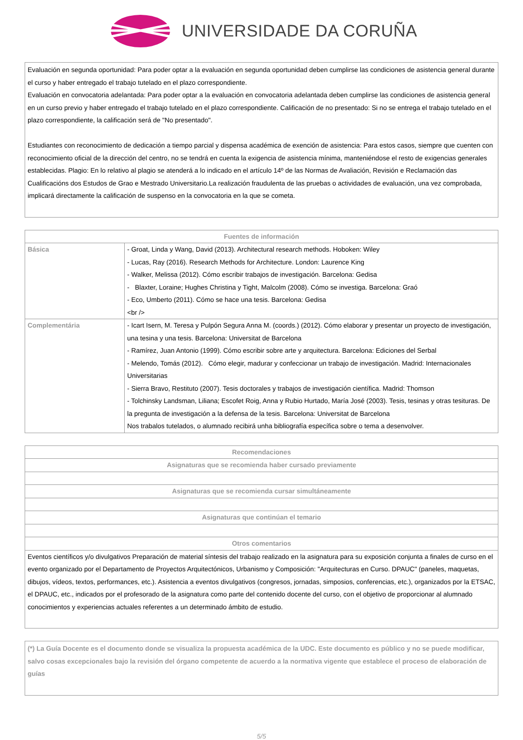UNIVERSIDADE DA CORUÑA
Evaluación en segunda oportunidad: Para poder optar a la evaluación en segunda oportunidad deben cumplirse las condiciones de asistencia general durante el curso y haber entregado el trabajo tutelado en el plazo correspondiente.
Evaluación en convocatoria adelantada: Para poder optar a la evaluación en convocatoria adelantada deben cumplirse las condiciones de asistencia general en un curso previo y haber entregado el trabajo tutelado en el plazo correspondiente. Calificación de no presentado: Si no se entrega el trabajo tutelado en el plazo correspondiente, la calificación será de "No presentado".
Estudiantes con reconocimiento de dedicación a tiempo parcial y dispensa académica de exención de asistencia: Para estos casos, siempre que cuenten con reconocimiento oficial de la dirección del centro, no se tendrá en cuenta la exigencia de asistencia mínima, manteniéndose el resto de exigencias generales establecidas. Plagio: En lo relativo al plagio se atenderá a lo indicado en el artículo 14º de las Normas de Avaliación, Revisión e Reclamación das Cualificacións dos Estudos de Grao e Mestrado Universitario.La realización fraudulenta de las pruebas o actividades de evaluación, una vez comprobada, implicará directamente la calificación de suspenso en la convocatoria en la que se cometa.
| Fuentes de información | |
| --- | --- |
| Básica | - Groat, Linda y Wang, David (2013). Architectural research methods. Hoboken: Wiley - Lucas, Ray (2016). Research Methods for Architecture. London: Laurence King - Walker, Melissa (2012). Cómo escribir trabajos de investigación. Barcelona: Gedisa - Blaxter, Loraine; Hughes Christina y Tight, Malcolm (2008). Cómo se investiga. Barcelona: Graó - Eco, Umberto (2011). Cómo se hace una tesis. Barcelona: Gedisa <br /> |
| Complementária | - Icart Isern, M. Teresa y Pulpón Segura Anna M. (coords.) (2012). Cómo elaborar y presentar un proyecto de investigación, una tesina y una tesis. Barcelona: Universitat de Barcelona - Ramírez, Juan Antonio (1999). Cómo escribir sobre arte y arquitectura. Barcelona: Ediciones del Serbal - Melendo, Tomás (2012). Cómo elegir, madurar y confeccionar un trabajo de investigación. Madrid: Internacionales Universitarias - Sierra Bravo, Restituto (2007). Tesis doctorales y trabajos de investigación científica. Madrid: Thomson - Tolchinsky Landsman, Liliana; Escofet Roig, Anna y Rubio Hurtado, María José (2003). Tesis, tesinas y otras tesituras. De la pregunta de investigación a la defensa de la tesis. Barcelona: Universitat de Barcelona Nos trabalos tutelados, o alumnado recibirá unha bibliografía específica sobre o tema a desenvolver. |
| Recomendaciones |
| --- |
| Asignaturas que se recomienda haber cursado previamente |
| Asignaturas que se recomienda cursar simultáneamente |
| Asignaturas que continúan el temario |
| Otros comentarios |
| Eventos científicos y/o divulgativos Preparación de material síntesis del trabajo realizado en la asignatura para su exposición conjunta a finales de curso en el evento organizado por el Departamento de Proyectos Arquitectónicos, Urbanismo y Composición: "Arquitecturas en Curso. DPAUC" (paneles, maquetas, dibujos, vídeos, textos, performances, etc.). Asistencia a eventos divulgativos (congresos, jornadas, simposios, conferencias, etc.), organizados por la ETSAC, el DPAUC, etc., indicados por el profesorado de la asignatura como parte del contenido docente del curso, con el objetivo de proporcionar al alumnado conocimientos y experiencias actuales referentes a un determinado ámbito de estudio. |
(*) La Guía Docente es el documento donde se visualiza la propuesta académica de la UDC. Este documento es público y no se puede modificar, salvo cosas excepcionales bajo la revisión del órgano competente de acuerdo a la normativa vigente que establece el proceso de elaboración de guías
5/5